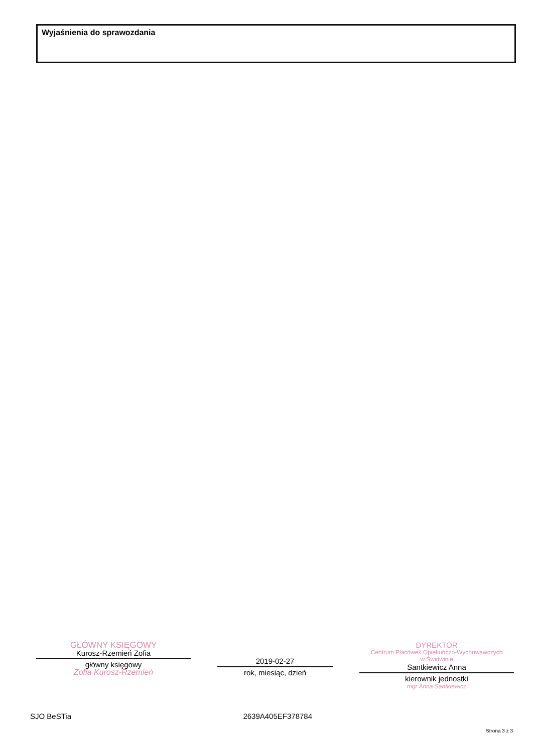Wyjaśnienia do sprawozdania
GŁÓWNY KSIĘGOWY
Kurosz-Rzemień Zofia
główny księgowy
Zofia Kurosz-Rzemień
2019-02-27
rok, miesiąc, dzień
DYREKTOR
Centrum Placówek Opiekuńczo-Wychowawczych
w Świdwinie
Santkiewicz Anna
kierownik jednostki
mgr Anna Santkiewicz
SJO BeSTia 2639A405EF378784
Strona 3 z 3